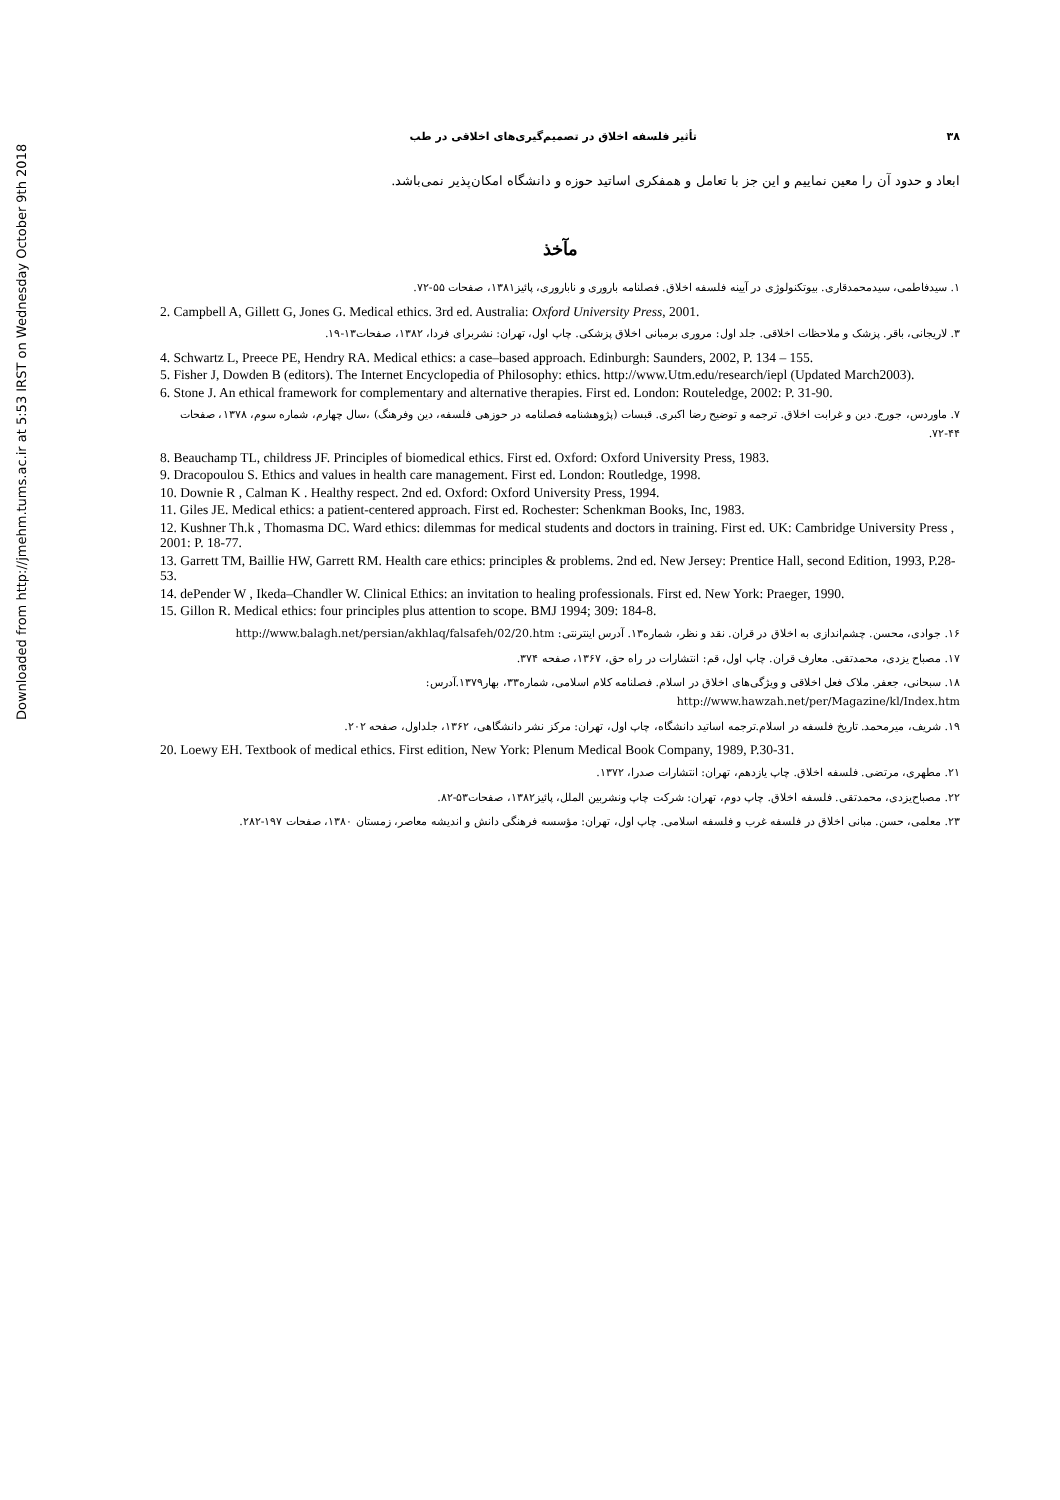Downloaded from http://jmehm.tums.ac.ir at 5:53 IRST on Wednesday October 9th 2018
۳۸ تأثیر فلسفه اخلاق در تصمیم‌گیری‌های اخلاقی در طب
ابعاد و حدود آن را معین نماییم و این جز با تعامل و همفکری اساتید حوزه و دانشگاه امکان‌پذیر نمی‌باشد.
مآخذ
۱. سیدفاطمی، سیدمحمدقاری. بیوتکنولوژی در آیینه فلسفه اخلاق. فصلنامه باروری و ناباروری، پائیز۱۳۸۱، صفحات ۵۵-۷۲.
2. Campbell A, Gillett G, Jones G. Medical ethics. 3rd ed. Australia: Oxford University Press, 2001.
۳. لاریجانی، باقر. پزشک و ملاحظات اخلاقی. جلد اول: مروری برمبانی اخلاق پزشکی. چاپ اول، تهران: نشربرای فردا، ۱۳۸۲، صفحات۱۳-۱۹.
4. Schwartz L, Preece PE, Hendry RA. Medical ethics: a case–based approach. Edinburgh: Saunders, 2002, P. 134 – 155.
5. Fisher J, Dowden B (editors). The Internet Encyclopedia of Philosophy: ethics. http://www.Utm.edu/research/iepl (Updated March2003).
6. Stone J. An ethical framework for complementary and alternative therapies. First ed. London: Routeledge, 2002: P. 31-90.
۷. ماوردس، جورج. دین و غرابت اخلاق. ترجمه و توضیح رضا اکبری. قبسات (پژوهشنامه فصلنامه در حوزهی فلسفه، دین وفرهنگ) ،سال چهارم، شماره سوم، ۱۳۷۸، صفحات ۴۴-۷۲.
8. Beauchamp TL, childress JF. Principles of biomedical ethics. First ed. Oxford: Oxford University Press, 1983.
9. Dracopoulou S. Ethics and values in health care management. First ed. London: Routledge, 1998.
10. Downie R , Calman K . Healthy respect. 2nd ed. Oxford: Oxford University Press, 1994.
11. Giles JE. Medical ethics: a patient-centered approach. First ed. Rochester: Schenkman Books, Inc, 1983.
12. Kushner Th.k , Thomasma DC. Ward ethics: dilemmas for medical students and doctors in training. First ed. UK: Cambridge University Press , 2001: P. 18-77.
13. Garrett TM, Baillie HW, Garrett RM. Health care ethics: principles & problems. 2nd ed. New Jersey: Prentice Hall, second Edition, 1993, P.28-53.
14. dePender W , Ikeda–Chandler W. Clinical Ethics: an invitation to healing professionals. First ed. New York: Praeger, 1990.
15. Gillon R. Medical ethics: four principles plus attention to scope. BMJ 1994; 309: 184-8.
۱۶. جوادی، محسن. چشم‌اندازی به اخلاق در قران. نقد و نظر، شماره۱۳. آدرس اینترنتی: http://www.balagh.net/persian/akhlaq/falsafeh/02/20.htm
۱۷. مصباح یزدی، محمدتقی. معارف قران. چاپ اول، قم: انتشارات در راه حق، ۱۳۶۷، صفحه ۳۷۴.
۱۸. سبحانی، جعفر. ملاک فعل اخلاقی و ویژگی‌های اخلاق در اسلام. فصلنامه کلام اسلامی، شماره۳۳، بهار۱۳۷۹.آدرس: http://www.hawzah.net/per/Magazine/kl/Index.htm
۱۹. شریف، میرمحمد. تاریخ فلسفه در اسلام.ترجمه اساتید دانشگاه، چاپ اول، تهران: مرکز نشر دانشگاهی، ۱۳۶۲، جلداول، صفحه ۲۰۲.
20. Loewy EH. Textbook of medical ethics. First edition, New York: Plenum Medical Book Company, 1989, P.30-31.
۲۱. مطهری، مرتضی. فلسفه اخلاق. چاپ یازدهم، تهران: انتشارات صدرا، ۱۳۷۲.
۲۲. مصباح‌یزدی، محمدتقی. فلسفه اخلاق. چاپ دوم، تهران: شرکت چاپ ونشربین الملل، پائیز۱۳۸۲، صفحات۵۳-۸۲.
۲۳. معلمی، حسن. مبانی اخلاق در فلسفه غرب و فلسفه اسلامی. چاپ اول، تهران: مؤسسه فرهنگی دانش و اندیشه معاصر، زمستان ۱۳۸۰، صفحات ۱۹۷-۲۸۲.